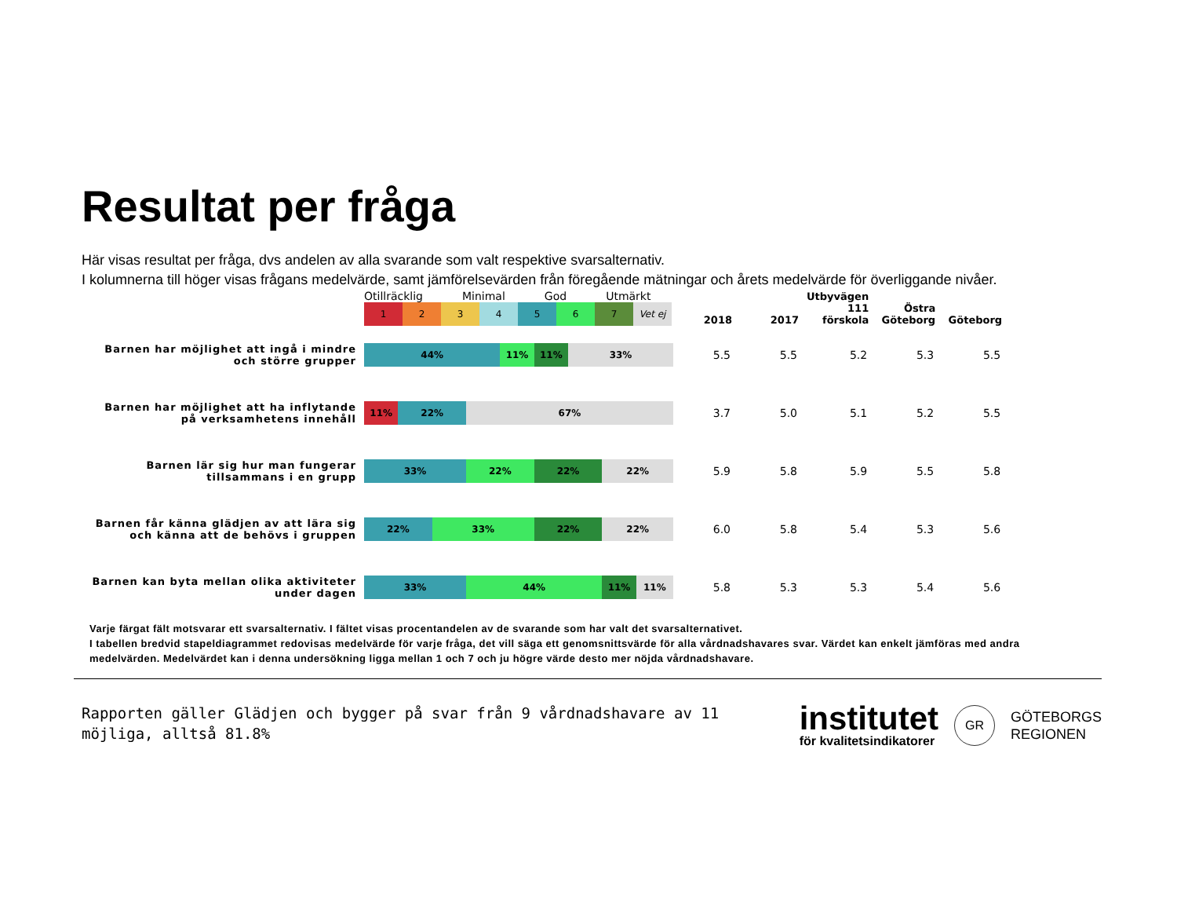Resultat per fråga
Här visas resultat per fråga, dvs andelen av alla svarande som valt respektive svarsalternativ.
I kolumnerna till höger visas frågans medelvärde, samt jämförelsevärden från föregående mätningar och årets medelvärde för överliggande nivåer.
| | Otillräcklig Minimal God Utmärkt 1 2 3 4 5 6 7 Vet ej | 2018 | 2017 | Utbyvägen 111 förskola | Östra Göteborg | Göteborg |
| Barnen har möjlighet att ingå i mindre och större grupper | 44% 11% 11% 33% | 5.5 | 5.5 | 5.2 | 5.3 | 5.5 |
| Barnen har möjlighet att ha inflytande på verksamhetens innehåll | 11% 22% 67% | 3.7 | 5.0 | 5.1 | 5.2 | 5.5 |
| Barnen lär sig hur man fungerar tillsammans i en grupp | 33% 22% 22% 22% | 5.9 | 5.8 | 5.9 | 5.5 | 5.8 |
| Barnen får känna glädjen av att lära sig och känna att de behövs i gruppen | 22% 33% 22% 22% | 6.0 | 5.8 | 5.4 | 5.3 | 5.6 |
| Barnen kan byta mellan olika aktiviteter under dagen | 33% 44% 11% 11% | 5.8 | 5.3 | 5.3 | 5.4 | 5.6 |
Varje färgat fält motsvarar ett svarsalternativ. I fältet visas procentandelen av de svarande som har valt det svarsalternativet.
I tabellen bredvid stapeldiagrammet redovisas medelvärde för varje fråga, det vill säga ett genomsnittsvärde för alla vårdnadshavares svar. Värdet kan enkelt jämföras med andra medelvärden. Medelvärdet kan i denna undersökning ligga mellan 1 och 7 och ju högre värde desto mer nöjda vårdnadshavare.
Rapporten gäller Glädjen och bygger på svar från 9 vårdnadshavare av 11 möjliga, alltså 81.8%
institutet
för kvalitetsindikatorer
GR
GÖTEBORGS
REGIONEN